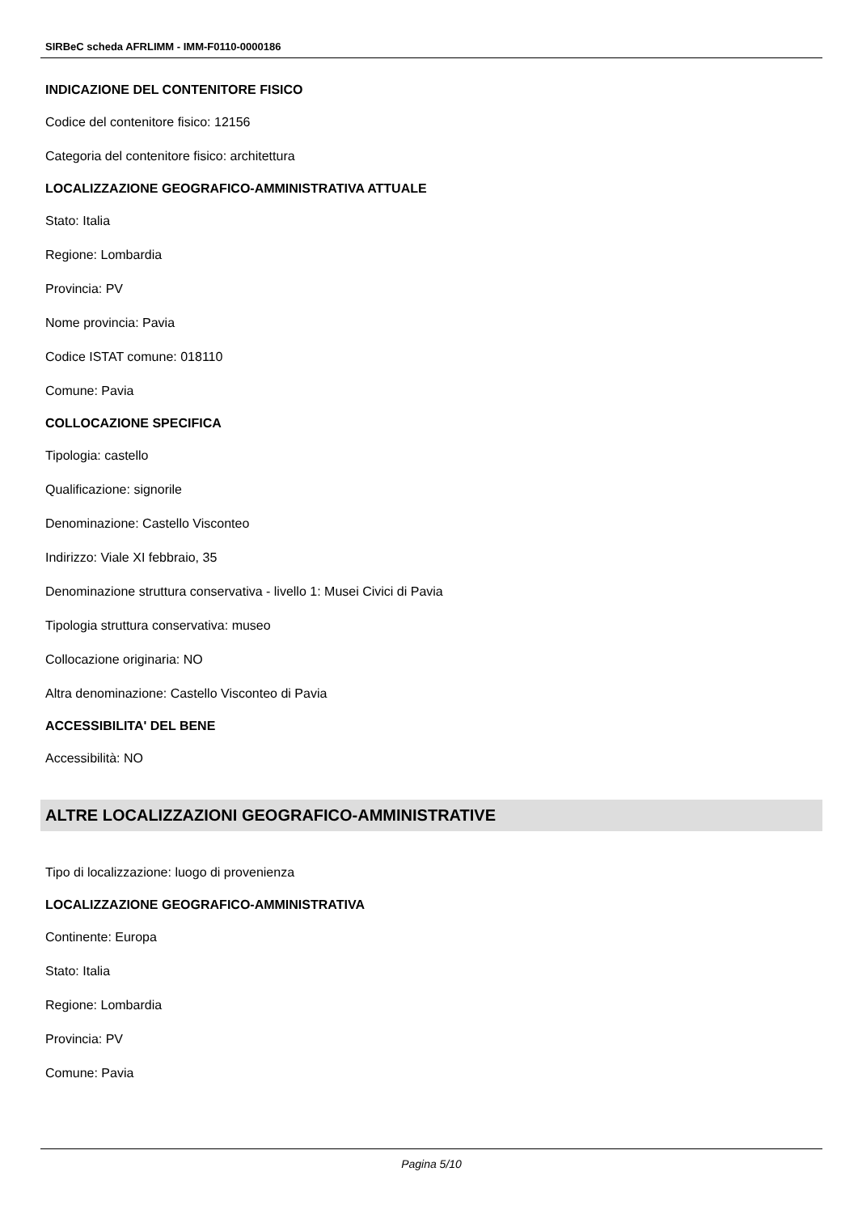SIRBeC scheda AFRLIMM - IMM-F0110-0000186
INDICAZIONE DEL CONTENITORE FISICO
Codice del contenitore fisico: 12156
Categoria del contenitore fisico: architettura
LOCALIZZAZIONE GEOGRAFICO-AMMINISTRATIVA ATTUALE
Stato: Italia
Regione: Lombardia
Provincia: PV
Nome provincia: Pavia
Codice ISTAT comune: 018110
Comune: Pavia
COLLOCAZIONE SPECIFICA
Tipologia: castello
Qualificazione: signorile
Denominazione: Castello Visconteo
Indirizzo: Viale XI febbraio, 35
Denominazione struttura conservativa - livello 1: Musei Civici di Pavia
Tipologia struttura conservativa: museo
Collocazione originaria: NO
Altra denominazione: Castello Visconteo di Pavia
ACCESSIBILITA' DEL BENE
Accessibilità: NO
ALTRE LOCALIZZAZIONI GEOGRAFICO-AMMINISTRATIVE
Tipo di localizzazione: luogo di provenienza
LOCALIZZAZIONE GEOGRAFICO-AMMINISTRATIVA
Continente: Europa
Stato: Italia
Regione: Lombardia
Provincia: PV
Comune: Pavia
Pagina 5/10